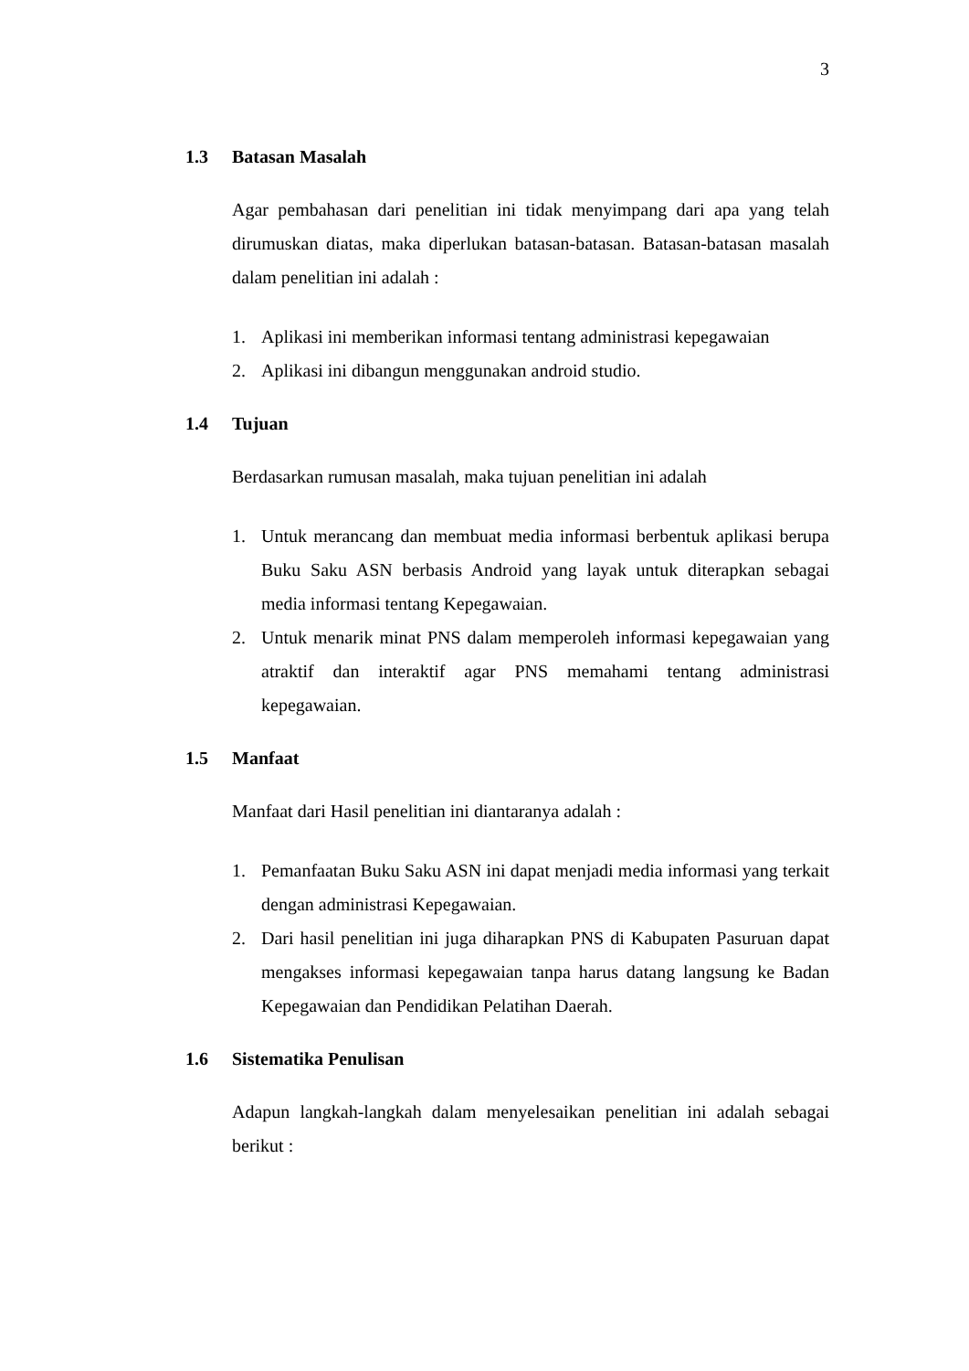3
1.3 Batasan Masalah
Agar pembahasan dari penelitian ini tidak menyimpang dari apa yang telah dirumuskan diatas, maka diperlukan batasan-batasan. Batasan-batasan masalah dalam penelitian ini adalah :
1. Aplikasi ini memberikan informasi tentang administrasi kepegawaian
2. Aplikasi ini dibangun menggunakan android studio.
1.4 Tujuan
Berdasarkan rumusan masalah, maka tujuan penelitian ini adalah
1. Untuk merancang dan membuat media informasi berbentuk aplikasi berupa Buku Saku ASN berbasis Android yang layak untuk diterapkan sebagai media informasi tentang Kepegawaian.
2. Untuk menarik minat PNS dalam memperoleh informasi kepegawaian yang atraktif dan interaktif agar PNS memahami tentang administrasi kepegawaian.
1.5 Manfaat
Manfaat dari Hasil penelitian ini diantaranya adalah :
1. Pemanfaatan Buku Saku ASN ini dapat menjadi media informasi yang terkait dengan administrasi Kepegawaian.
2. Dari hasil penelitian ini juga diharapkan PNS di Kabupaten Pasuruan dapat mengakses informasi kepegawaian tanpa harus datang langsung ke Badan Kepegawaian dan Pendidikan Pelatihan Daerah.
1.6 Sistematika Penulisan
Adapun langkah-langkah dalam menyelesaikan penelitian ini adalah sebagai berikut :